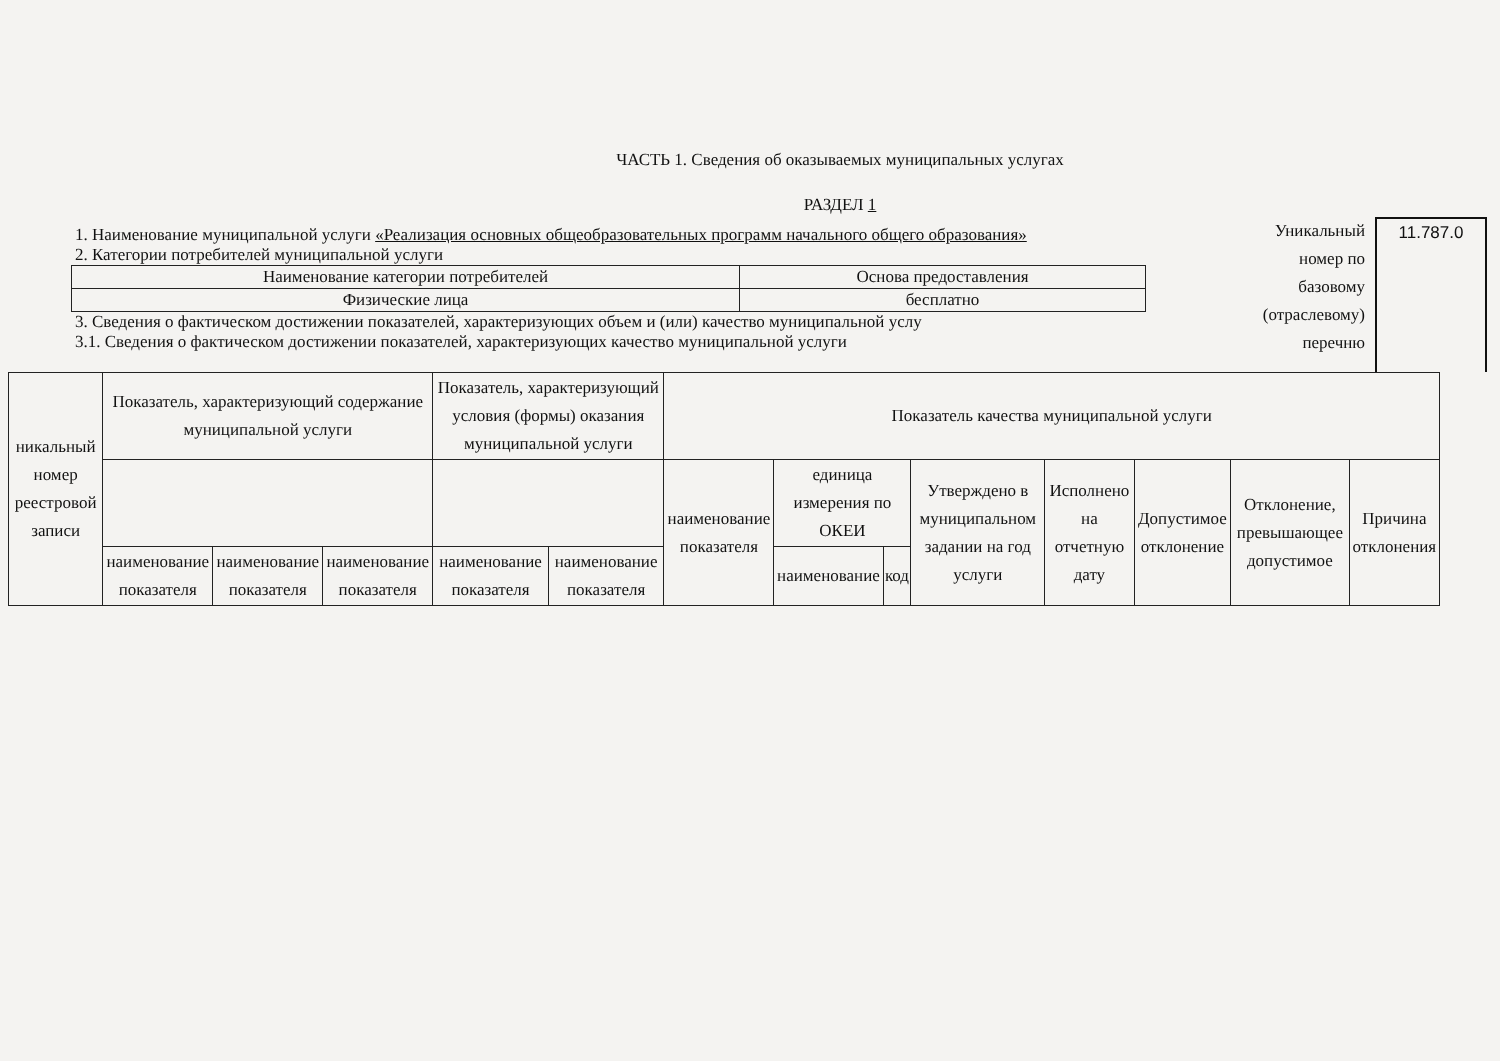ЧАСТЬ 1. Сведения об оказываемых муниципальных услугах
РАЗДЕЛ 1
1. Наименование муниципальной услуги «Реализация основных общеобразовательных программ начального общего образования»
2. Категории потребителей муниципальной услуги
| Наименование категории потребителей | Основа предоставления |
| Физические лица | бесплатно |
3. Сведения о фактическом достижении показателей, характеризующих объем и (или) качество муниципальной услу
3.1. Сведения о фактическом достижении показателей, характеризующих качество муниципальной услуги
Уникальный номер по базовому (отраслевому) перечню
11.787.0
| никальный номер реестровой записи | Показатель, характеризующий содержание муниципальной услуги | | | Показатель, характеризующий условия (формы) оказания муниципальной услуги | | Показатель качества муниципальной услуги | | | | | | | |
| --- | --- | --- | --- | --- | --- | --- | --- | --- | --- | --- | --- | --- | --- |
| | | | | | | наименование показателя | единица измерения по ОКЕИ | | Утверждено в муниципальном задании на год услуги | Исполнено на отчетную дату | Допустимое отклонение | Отклонение, превышающее допустимое | Причина отклонения |
| | наименование показателя | наименование показателя | наименование показателя | наименование показателя | наименование показателя | | наименование | код | | | | | |